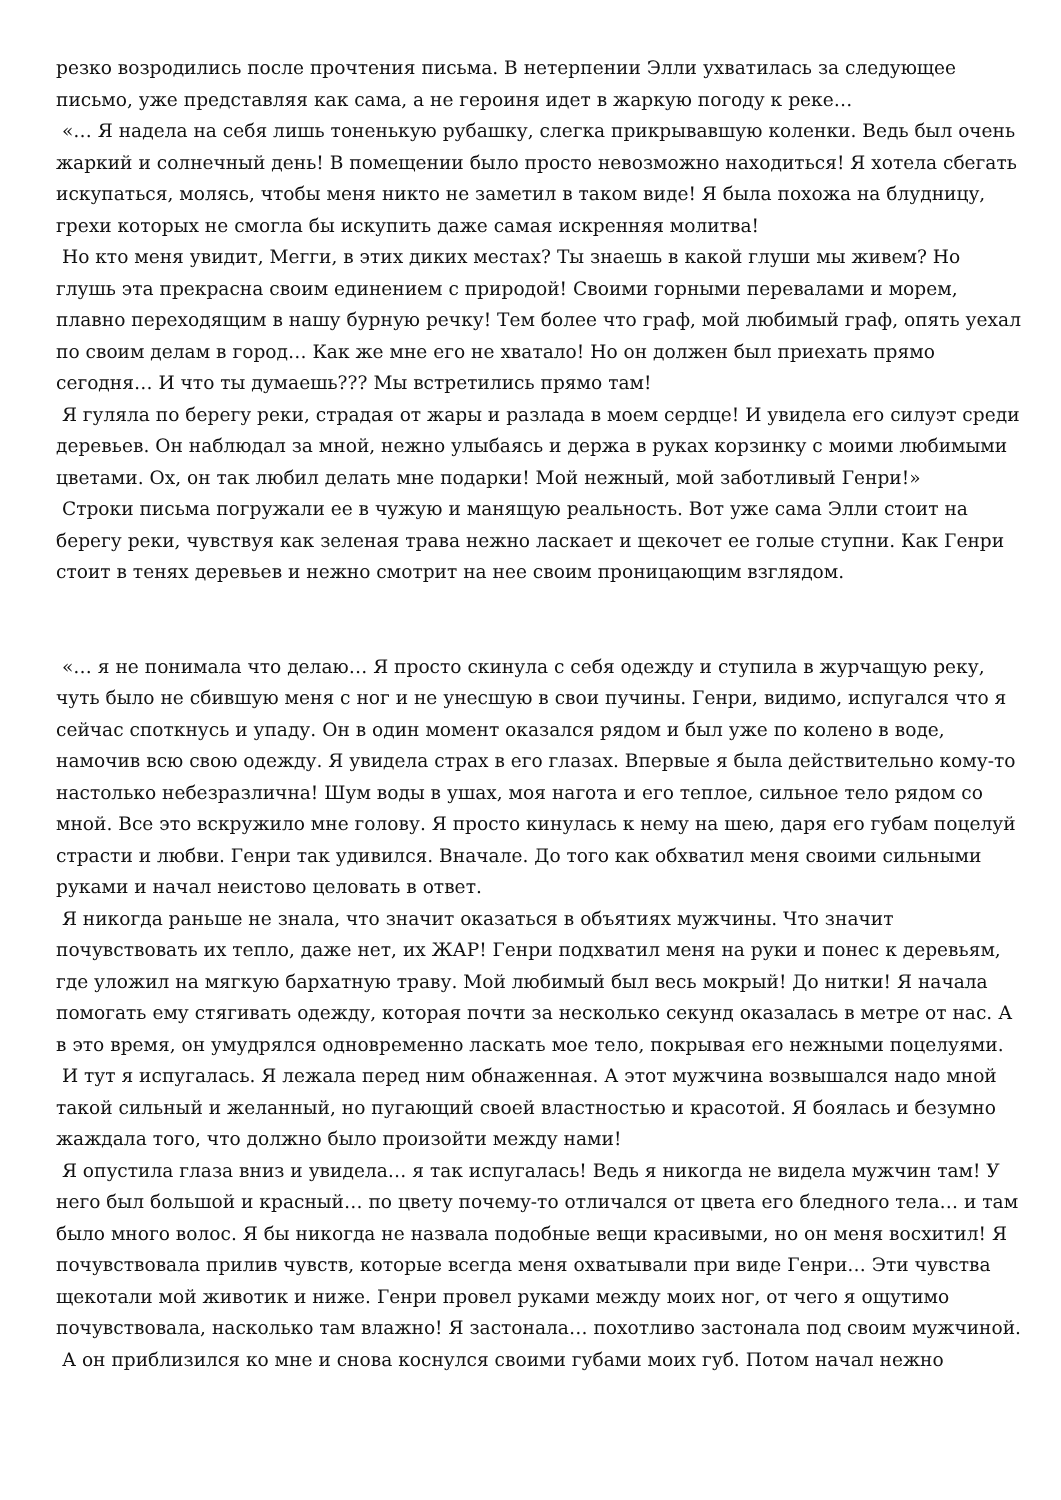резко возродились после прочтения письма. В нетерпении Элли ухватилась за следующее письмо, уже представляя как сама, а не героиня идет в жаркую погоду к реке…
«… Я надела на себя лишь тоненькую рубашку, слегка прикрывавшую коленки. Ведь был очень жаркий и солнечный день! В помещении было просто невозможно находиться! Я хотела сбегать искупаться, молясь, чтобы меня никто не заметил в таком виде! Я была похожа на блудницу, грехи которых не смогла бы искупить даже самая искренняя молитва!
Но кто меня увидит, Мегги, в этих диких местах? Ты знаешь в какой глуши мы живем? Но глушь эта прекрасна своим единением с природой! Своими горными перевалами и морем, плавно переходящим в нашу бурную речку! Тем более что граф, мой любимый граф, опять уехал по своим делам в город… Как же мне его не хватало! Но он должен был приехать прямо сегодня… И что ты думаешь??? Мы встретились прямо там!
Я гуляла по берегу реки, страдая от жары и разлада в моем сердце! И увидела его силуэт среди деревьев. Он наблюдал за мной, нежно улыбаясь и держа в руках корзинку с моими любимыми цветами. Ох, он так любил делать мне подарки! Мой нежный, мой заботливый Генри!»
Строки письма погружали ее в чужую и манящую реальность. Вот уже сама Элли стоит на берегу реки, чувствуя как зеленая трава нежно ласкает и щекочет ее голые ступни. Как Генри стоит в тенях деревьев и нежно смотрит на нее своим проницающим взглядом.
«… я не понимала что делаю… Я просто скинула с себя одежду и ступила в журчащую реку, чуть было не сбившую меня с ног и не унесшую в свои пучины. Генри, видимо, испугался что я сейчас споткнусь и упаду. Он в один момент оказался рядом и был уже по колено в воде, намочив всю свою одежду. Я увидела страх в его глазах. Впервые я была действительно кому-то настолько небезразлична! Шум воды в ушах, моя нагота и его теплое, сильное тело рядом со мной. Все это вскружило мне голову. Я просто кинулась к нему на шею, даря его губам поцелуй страсти и любви. Генри так удивился. Вначале. До того как обхватил меня своими сильными руками и начал неистово целовать в ответ.
Я никогда раньше не знала, что значит оказаться в объятиях мужчины. Что значит почувствовать их тепло, даже нет, их ЖАР! Генри подхватил меня на руки и понес к деревьям, где уложил на мягкую бархатную траву. Мой любимый был весь мокрый! До нитки! Я начала помогать ему стягивать одежду, которая почти за несколько секунд оказалась в метре от нас. А в это время, он умудрялся одновременно ласкать мое тело, покрывая его нежными поцелуями.
И тут я испугалась. Я лежала перед ним обнаженная. А этот мужчина возвышался надо мной такой сильный и желанный, но пугающий своей властностью и красотой. Я боялась и безумно жаждала того, что должно было произойти между нами!
Я опустила глаза вниз и увидела… я так испугалась! Ведь я никогда не видела мужчин там! У него был большой и красный… по цвету почему-то отличался от цвета его бледного тела… и там было много волос. Я бы никогда не назвала подобные вещи красивыми, но он меня восхитил! Я почувствовала прилив чувств, которые всегда меня охватывали при виде Генри… Эти чувства щекотали мой животик и ниже. Генри провел руками между моих ног, от чего я ощутимо почувствовала, насколько там влажно! Я застонала… похотливо застонала под своим мужчиной.
А он приблизился ко мне и снова коснулся своими губами моих губ. Потом начал нежно